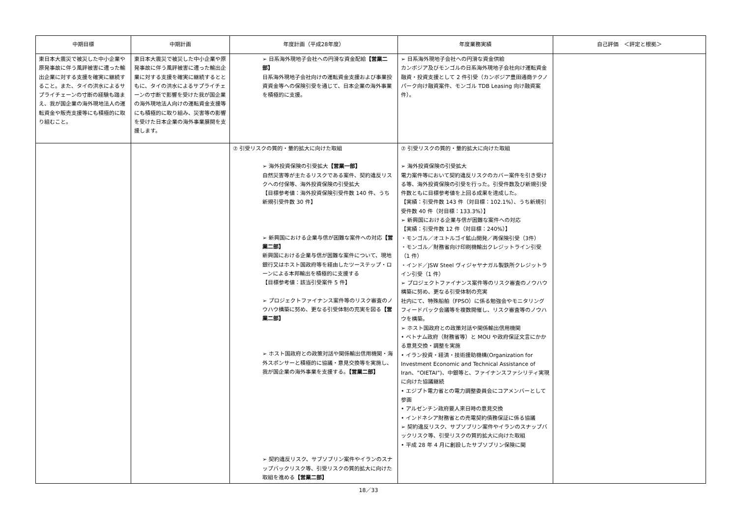| 中期目標 | 中期計画 | 年度計画（平成28年度） | 年度業務実績 | 自己評価 ＜評定と根拠＞ |
| --- | --- | --- | --- | --- |
| 東日本大震災で被災した中小企業や原発事故に伴う風評被害に遭った輸出企業に対する支援を確実に継続すること。また、タイの洪水によるサプライチェーンの寸断の経験も踏まえ、我が国企業の海外現地法人の運転資金や販売支援等にも積極的に取り組むこと。 | 東日本大震災で被災した中小企業や原発事故に伴う風評被害に遭った輸出企業に対する支援を確実に継続するとともに、タイの洪水によるサプライチェーンの寸断で影響を受けた我が国企業の海外現地法人向けの運転資金支援等にも積極的に取り組み、災害等の影響を受けた日本企業の海外事業展開を支援します。 | ➢ 日系海外現地子会社への円滑な資金配給 【営業二部】 日系海外現地子会社向けの運転資金支援および事業投資資金等への保険引受を通じて、日本企業の海外事業を積極的に支援。 | ➢ 日系海外現地子会社への円滑な資金供給 カンボジア及びモンゴルの日系海外現地子会社向け運転資金融資・投資支援として 2 件引受（カンボジア豊田通商テクノパーク向け融資案件、モンゴル TDB Leasing 向け融資案件）。 | |
| | | ⑦ 引受リスクの質的・量的拡大に向けた取組 ➢ 海外投資保険の引受拡大 【営業一部】 自然災害等が主たるリスクである案件、契約違反リスクへの付保等、海外投資保険の引受拡大 【目標参考値：海外投資保険引受件数 140 件、うち新規引受件数 30 件】 ➢ 新興国における企業与信が困難な案件への対応 【営業二部】 新興国における企業与信が困難な案件について、現地銀行又はホスト国政府等を経由したツーステップ・ローンによる本邦輸出を積極的に支援する 【目標参考値：該当引受案件 5 件】 ➢ プロジェクトファイナンス案件等のリスク審査のノウハウ構築に努め、更なる引受体制の充実を図る 【営業二部】 ➢ ホスト国政府との政策対話や関係輸出信用機関・海外スポンサーと積極的に協議・意見交換等を実施し、我が国企業の海外事業を支援する。 【営業二部】 ➢ 契約違反リスク、サブソブリン案件やイランのスナップバックリスク等、引受リスクの質的拡大に向けた取組を進める 【営業二部】 | ⑦ 引受リスクの質的・量的拡大に向けた取組 ➢ 海外投資保険の引受拡大 電力案件等において契約違反リスクのカバー案件を引き受ける等、海外投資保険の引受を行った。引受件数及び新規引受件数ともに目標参考値を上回る成果を達成した。 【実績：引受件数 143 件（対目標：102.1%）、うち新規引受件数 40 件（対目標：133.3%）】 ➢ 新興国における企業与信が困難な案件への対応 【実績：引受件数 12 件（対目標：240%）】 ・モンゴル／オユトルゴイ鉱山開発／再保険引受（3件） ・モンゴル／財務省向け印刷機輸出クレジットライン引受（1 件） ・インド／JSW Steel ヴィジャヤナガル製鉄所クレジットライン引受（1 件） ➢ プロジェクトファイナンス案件等のリスク審査のノウハウ構築に努め、更なる引受体制の充実 社内にて、特殊船舶（FPSO）に係る勉強会やモニタリングフィードバック会議等を複数開催し、リスク審査等のノウハウを構築。 ➢ ホスト国政府との政策対話や関係輸出信用機関 • ベトナム政府（財務省等）と MOU や政府保証文言にかかる意見交換・調整を実施 • イラン投資・経済・技術援助機構(Organization for Investment Economic and Technical Assistance of Iran、”OIETAI”)、中銀等と、ファイナンスファシリティ実現に向けた協議継続 • エジプト電力省との電力調整委員会にコアメンバーとして参画 • アルゼンチン政府要人来日時の意見交換 • インドネシア財務省との売電契約債務保証に係る協議 ➢ 契約違反リスク、サブソブリン案件やイランのスナップバックリスク等、引受リスクの質的拡大に向けた取組 • 平成 28 年 4 月に創設したサブソブリン保険に関 | |
18／33